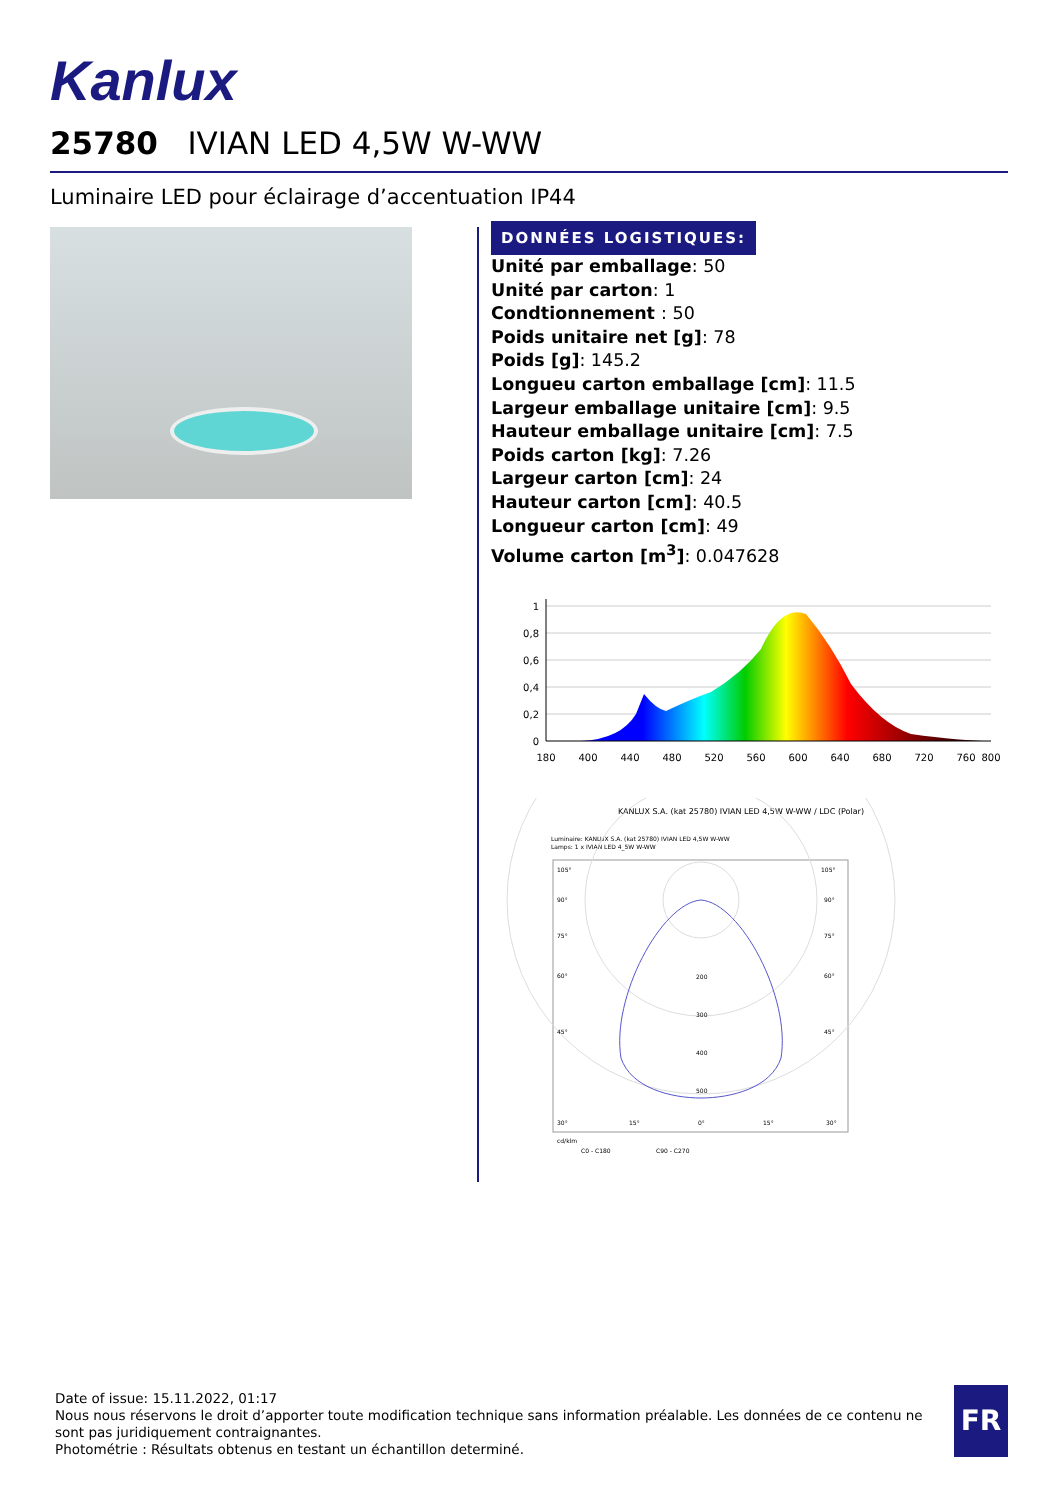Kanlux
25780 IVIAN LED 4,5W W-WW
Luminaire LED pour éclairage d’accentuation IP44
DONNÉES LOGISTIQUES:
Unité par emballage: 50
Unité par carton: 1
Condtionnement : 50
Poids unitaire net [g]: 78
Poids [g]: 145.2
Longueu carton emballage [cm]: 11.5
Largeur emballage unitaire [cm]: 9.5
Hauteur emballage unitaire [cm]: 7.5
Poids carton [kg]: 7.26
Largeur carton [cm]: 24
Hauteur carton [cm]: 40.5
Longueur carton [cm]: 49
Volume carton [m<sup>3</sup>]: 0.047628
1
0,8
0,6
0,4
0,2
0
180
400
440
480
520
560
600
640
680
720
760
800
KANLUX S.A. (kat 25780) IVIAN LED 4,5W W-WW / LDC (Polar)
Luminaire: KANLUX S.A. (kat 25780) IVIAN LED 4,5W W-WW
Lamps: 1 x IVIAN LED 4_5W W-WW
105°
105°
90°
90°
75°
75°
60°
60°
200
300
45°
45°
400
500
30°
15°
0°
15°
30°
cd/klm
C0 - C180
C90 - C270
Date of issue: 15.11.2022, 01:17
Nous nous réservons le droit d’apporter toute modification technique sans information préalable. Les données de ce contenu ne sont pas juridiquement contraignantes.
Photométrie : Résultats obtenus en testant un échantillon determiné.
FR